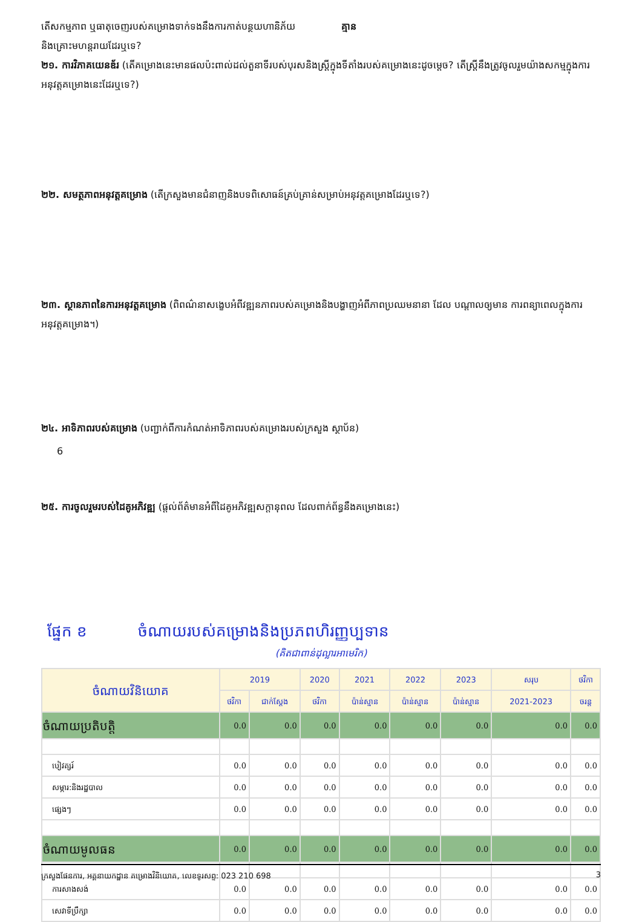តើសកម្មភាព ឬធាតុចេញរបស់គម្រោងទាក់ទងនឹងការកាត់បន្ថយហានិភ័យ គ្មាន
និងគ្រោះមហន្តរាយដែរឬទេ?
២១. ការវិភាគយេនឌ័រ (តើគម្រោងនេះមានផលប៉ះពាល់ដល់តួនាទីរបស់បុរសនិងស្ត្រីក្នុងទីតាំងរបស់គម្រោងនេះដូចម្ដេច? តើស្ត្រីនឹងត្រូវចូលរួមយ៉ាងសកម្មក្នុងការអនុវត្តគម្រោងនេះដែរឬទេ?)
២២. សមត្ថភាពអនុវត្តគម្រោង (តើក្រសួងមានជំនាញនិងបទពិសោធន៍គ្រប់គ្រាន់សម្រាប់អនុវត្តគម្រោងដែរឬទេ?)
២៣. ស្ថានភាពនៃការអនុវត្តគម្រោង (ពិពណ៌នាសង្ខេបអំពីវឌ្ឍនភាពរបស់គម្រោងនិងបង្ហាញអំពីភាពប្រឈមនានា ដែល បណ្ដាលឲ្យមាន ការពន្យាពេលក្នុងការអនុវត្តគម្រោង។)
២៤. អាទិភាពរបស់គម្រោង (បញ្ជាក់ពីការកំណត់អាទិភាពរបស់គម្រោងរបស់ក្រសួង ស្ថាប័ន)
6
២៥. ការចូលរួមរបស់ដៃគូអភិវឌ្ឍ (ផ្ដល់ព័ត៌មានអំពីដៃគូអភិវឌ្ឍសក្ដានុពល ដែលពាក់ព័ន្ធនឹងគម្រោងនេះ)
ផ្នែក ខ ចំណាយរបស់គម្រោងនិងប្រភពហិរញ្ញប្បទាន
(គិតជាពាន់ដុល្លារអាមេរិក)
| ចំណាយវិនិយោគ | 2019 | | 2020 | 2021 | 2022 | 2023 | សរុប | ថវិកា |
| --- | --- | --- | --- | --- | --- | --- | --- | --- |
| | ថវិកា | ជាក់ស្តែង | ថវិកា | ប៉ាន់ស្មាន | ប៉ាន់ស្មាន | ប៉ាន់ស្មាន | 2021-2023 | ចរន្ត |
| ចំណាយប្រតិបត្តិ | 0.0 | 0.0 | 0.0 | 0.0 | 0.0 | 0.0 | 0.0 | 0.0 |
| បៀវត្សរ៍ | 0.0 | 0.0 | 0.0 | 0.0 | 0.0 | 0.0 | 0.0 | 0.0 |
| សម្ភារ:និងរដ្ឋបាល | 0.0 | 0.0 | 0.0 | 0.0 | 0.0 | 0.0 | 0.0 | 0.0 |
| ផ្សេងៗ | 0.0 | 0.0 | 0.0 | 0.0 | 0.0 | 0.0 | 0.0 | 0.0 |
| ចំណាយមូលធន | 0.0 | 0.0 | 0.0 | 0.0 | 0.0 | 0.0 | 0.0 | 0.0 |
| ការសាងសង់ | 0.0 | 0.0 | 0.0 | 0.0 | 0.0 | 0.0 | 0.0 | 0.0 |
| សេវាទីប្រឹក្សា | 0.0 | 0.0 | 0.0 | 0.0 | 0.0 | 0.0 | 0.0 | 0.0 |
ក្រសួងផែនការ, អគ្គនាយកដ្ឋាន គម្រោងវិនិយោគ, លេខទូរសព្ទ: 023 210 698 3